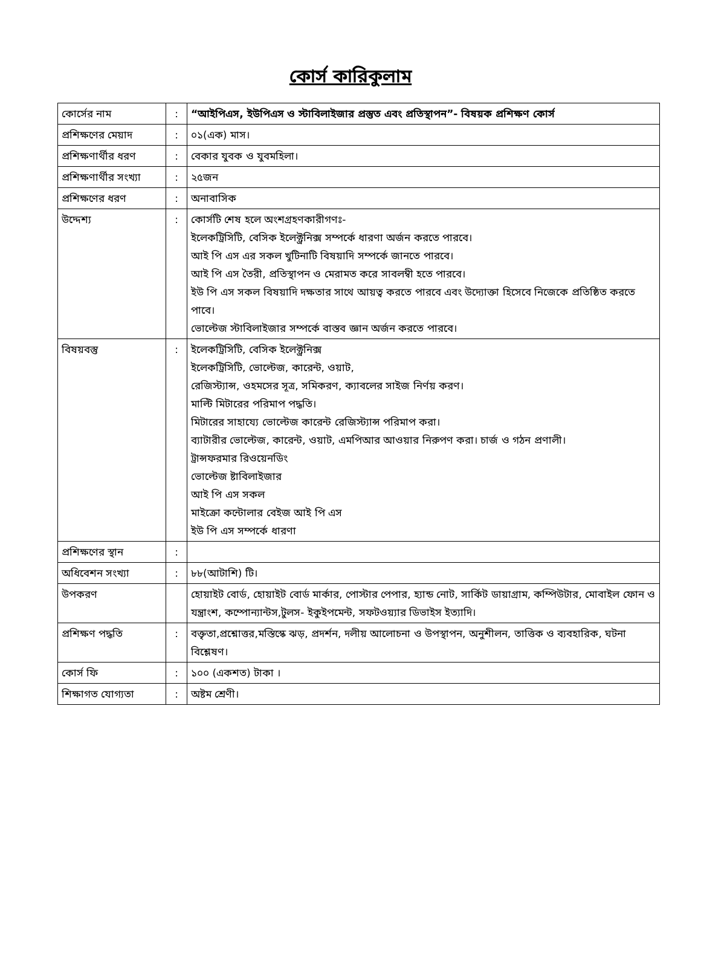কোর্স কারিকুলাম
| কোর্সের নাম | : | “আইপিএস, ইউপিএস ও স্টাবিলাইজার প্রস্তুত এবং প্রতিস্থাপন”- বিষয়ক প্রশিক্ষণ কোর্স |
| প্রশিক্ষণের মেয়াদ | : | ০১(এক) মাস। |
| প্রশিক্ষণার্থীর ধরণ | : | বেকার যুবক ও যুবমহিলা। |
| প্রশিক্ষণার্থীর সংখ্যা | : | ২৫জন |
| প্রশিক্ষণের ধরণ | : | অনাবাসিক |
| উদ্দেশ্য | : | কোর্সটি শেষ হলে অংশগ্রহণকারীগণঃ- ইলেকট্রিসিটি, বেসিক ইলেক্ট্রনিক্স সম্পর্কে ধারণা অর্জন করতে পারবে। আই পি এস এর সকল খুটিনাটি বিষয়াদি সম্পর্কে জানতে পারবে। আই পি এস তৈরী, প্রতিস্থাপন ও মেরামত করে সাবলম্বী হতে পারবে। ইউ পি এস সকল বিষয়াদি দক্ষতার সাথে আয়ত্ব করতে পারবে এবং উদ্যোক্তা হিসেবে নিজেকে প্রতিষ্ঠিত করতে পাবে। ভোল্টেজ স্টাবিলাইজার সম্পর্কে বাস্তব জ্ঞান অর্জন করতে পারবে। |
| বিষয়বস্তু | : | ইলেকট্রিসিটি, বেসিক ইলেক্ট্রনিক্স ইলেকট্রিসিটি, ভোল্টেজ, কারেন্ট, ওয়াট, রেজিস্ট্যান্স, ওহমসের সূত্র, সমিকরণ, ক্যাবলের সাইজ নির্ণয় করণ। মাল্টি মিটারের পরিমাপ পদ্ধতি। মিটারের সাহায্যে ভোল্টেজ কারেন্ট রেজিস্ট্যান্স পরিমাপ করা। ব্যাটারীর ভোল্টেজ, কারেন্ট, ওয়াট, এমপিআর আওয়ার নিরুপণ করা। চার্জ ও গঠন প্রণালী। ট্রান্সফরমার রিওয়েনডিং ভোল্টেজ ষ্টাবিলাইজার আই পি এস সকল মাইক্রো কন্টোলার বেইজ আই পি এস ইউ পি এস সম্পর্কে ধারণা |
| প্রশিক্ষণের স্থান | : | |
| অধিবেশন সংখ্যা | : | ৮৮(আটাশি) টি। |
| উপকরণ | | হোয়াইট বোর্ড, হোয়াইট বোর্ড মার্কার, পোস্টার পেপার, হ্যান্ড নোট, সার্কিট ডায়াগ্রাম, কম্পিউটার, মোবাইল ফোন ও যন্ত্রাংশ, কম্পোন্যান্টস,টুলস- ইকুইপমেন্ট, সফটওয়্যার ডিভাইস ইত্যাদি। |
| প্রশিক্ষণ পদ্ধতি | : | বক্তৃতা,প্রশ্নোত্তর,মস্তিস্কে ঝড়, প্রদর্শন, দলীয় আলোচনা ও উপস্থাপন, অনুশীলন, তাত্তিক ও ব্যবহারিক, ঘটনা বিশ্লেষণ। |
| কোর্স ফি | : | ১০০ (একশত) টাকা । |
| শিক্ষাগত যোগ্যতা | : | অষ্টম শ্রেণী। |